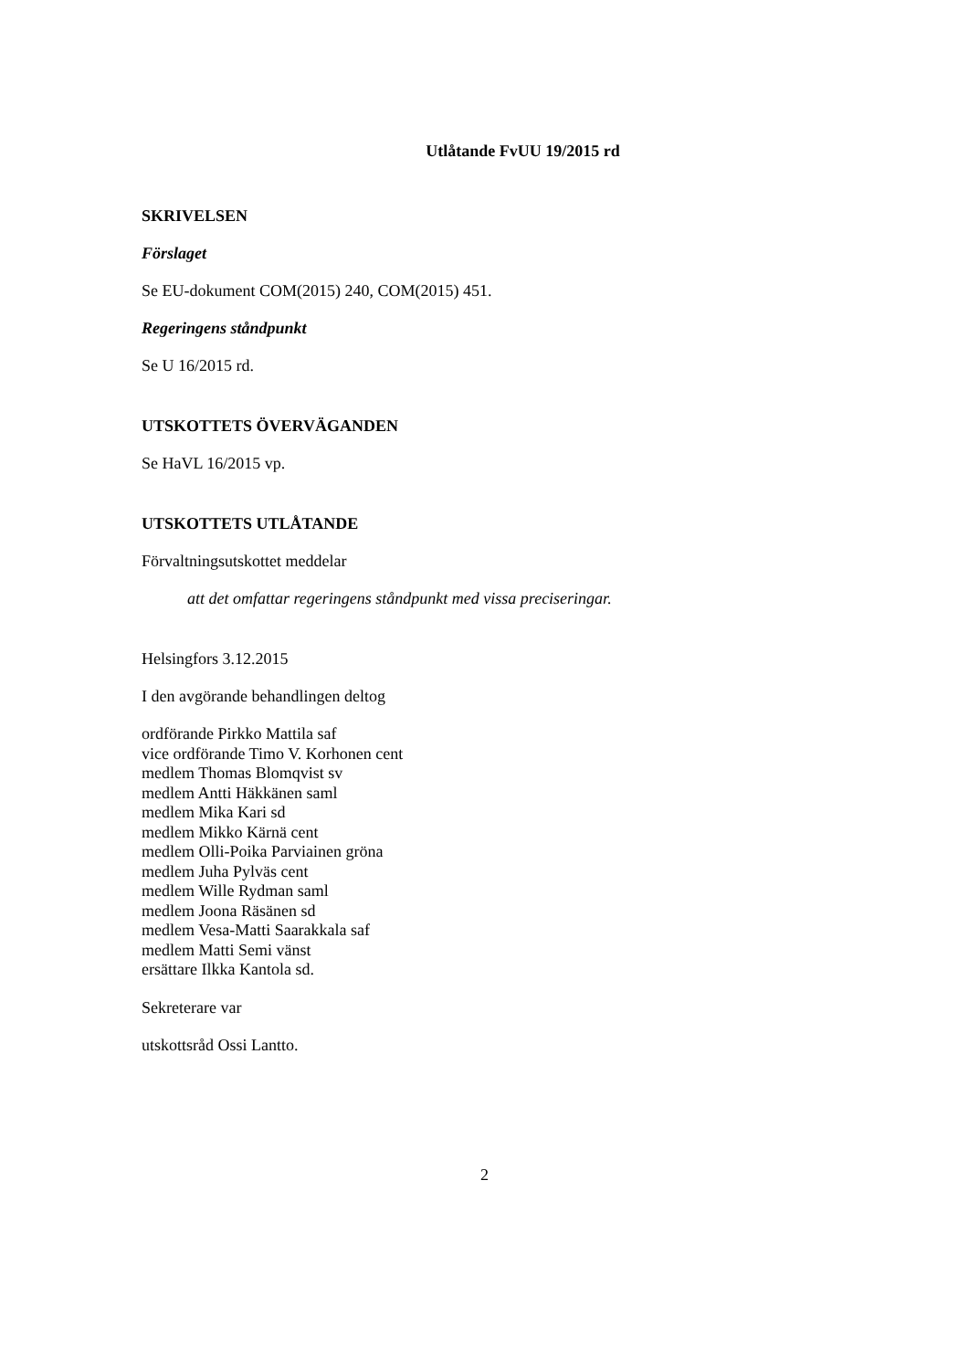Utlåtande FvUU 19/2015 rd
SKRIVELSEN
Förslaget
Se EU-dokument COM(2015) 240, COM(2015) 451.
Regeringens ståndpunkt
Se U 16/2015 rd.
UTSKOTTETS ÖVERVÄGANDEN
Se HaVL 16/2015 vp.
UTSKOTTETS UTLÅTANDE
Förvaltningsutskottet meddelar
att det omfattar regeringens ståndpunkt med vissa preciseringar.
Helsingfors 3.12.2015
I den avgörande behandlingen deltog
ordförande Pirkko Mattila saf
vice ordförande Timo V. Korhonen cent
medlem Thomas Blomqvist sv
medlem Antti Häkkänen saml
medlem Mika Kari sd
medlem Mikko Kärnä cent
medlem Olli-Poika Parviainen gröna
medlem Juha Pylväs cent
medlem Wille Rydman saml
medlem Joona Räsänen sd
medlem Vesa-Matti Saarakkala saf
medlem Matti Semi vänst
ersättare Ilkka Kantola sd.
Sekreterare var
utskottsråd Ossi Lantto.
2